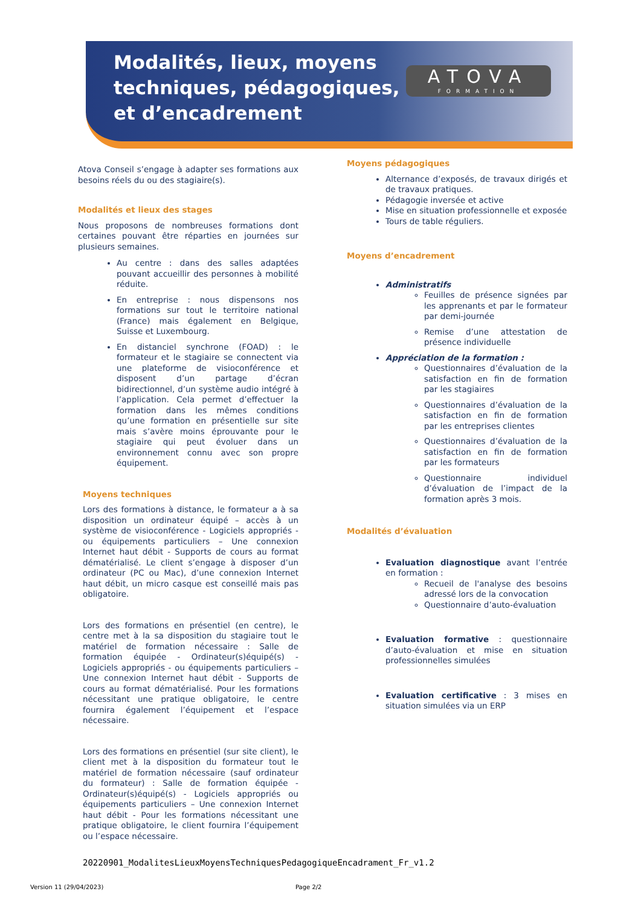Modalités, lieux, moyens
techniques, pédagogiques,
et d’encadrement
ATOVA
FORMATION
Atova Conseil s’engage à adapter ses formations aux besoins réels du ou des stagiaire(s).
Modalités et lieux des stages
Nous proposons de nombreuses formations dont certaines pouvant être réparties en journées sur plusieurs semaines.
Au centre : dans des salles adaptées pouvant accueillir des personnes à mobilité réduite.
En entreprise : nous dispensons nos formations sur tout le territoire national (France) mais également en Belgique, Suisse et Luxembourg.
En distanciel synchrone (FOAD) : le formateur et le stagiaire se connectent via une plateforme de visioconférence et disposent d’un partage d’écran bidirectionnel, d’un système audio intégré à l’application. Cela permet d’effectuer la formation dans les mêmes conditions qu’une formation en présentielle sur site mais s’avère moins éprouvante pour le stagiaire qui peut évoluer dans un environnement connu avec son propre équipement.
Moyens techniques
Lors des formations à distance, le formateur a à sa disposition un ordinateur équipé – accès à un système de visioconférence - Logiciels appropriés - ou équipements particuliers – Une connexion Internet haut débit - Supports de cours au format dématérialisé. Le client s’engage à disposer d’un ordinateur (PC ou Mac), d’une connexion Internet haut débit, un micro casque est conseillé mais pas obligatoire.
Lors des formations en présentiel (en centre), le centre met à la sa disposition du stagiaire tout le matériel de formation nécessaire : Salle de formation équipée - Ordinateur(s)équipé(s) - Logiciels appropriés - ou équipements particuliers – Une connexion Internet haut débit - Supports de cours au format dématérialisé. Pour les formations nécessitant une pratique obligatoire, le centre fournira également l’équipement et l’espace nécessaire.
Lors des formations en présentiel (sur site client), le client met à la disposition du formateur tout le matériel de formation nécessaire (sauf ordinateur du formateur) : Salle de formation équipée - Ordinateur(s)équipé(s) - Logiciels appropriés ou équipements particuliers – Une connexion Internet haut débit - Pour les formations nécessitant une pratique obligatoire, le client fournira l’équipement ou l’espace nécessaire.
Moyens pédagogiques
Alternance d’exposés, de travaux dirigés et de travaux pratiques.
Pédagogie inversée et active
Mise en situation professionnelle et exposée
Tours de table réguliers.
Moyens d’encadrement
Administratifs
Feuilles de présence signées par les apprenants et par le formateur par demi-journée
Remise d’une attestation de présence individuelle
Appréciation de la formation :
Questionnaires d’évaluation de la satisfaction en fin de formation par les stagiaires
Questionnaires d’évaluation de la satisfaction en fin de formation par les entreprises clientes
Questionnaires d’évaluation de la satisfaction en fin de formation par les formateurs
Questionnaire individuel d’évaluation de l’impact de la formation après 3 mois.
Modalités d’évaluation
Evaluation diagnostique avant l’entrée en formation :
Recueil de l'analyse des besoins adressé lors de la convocation
Questionnaire d’auto-évaluation
Evaluation formative : questionnaire d’auto-évaluation et mise en situation professionnelles simulées
Evaluation certificative : 3 mises en situation simulées via un ERP
20220901_ModalitesLieuxMoyensTechniquesPedagogiqueEncadrament_Fr_v1.2
Version 11 (29/04/2023) Page 2/2